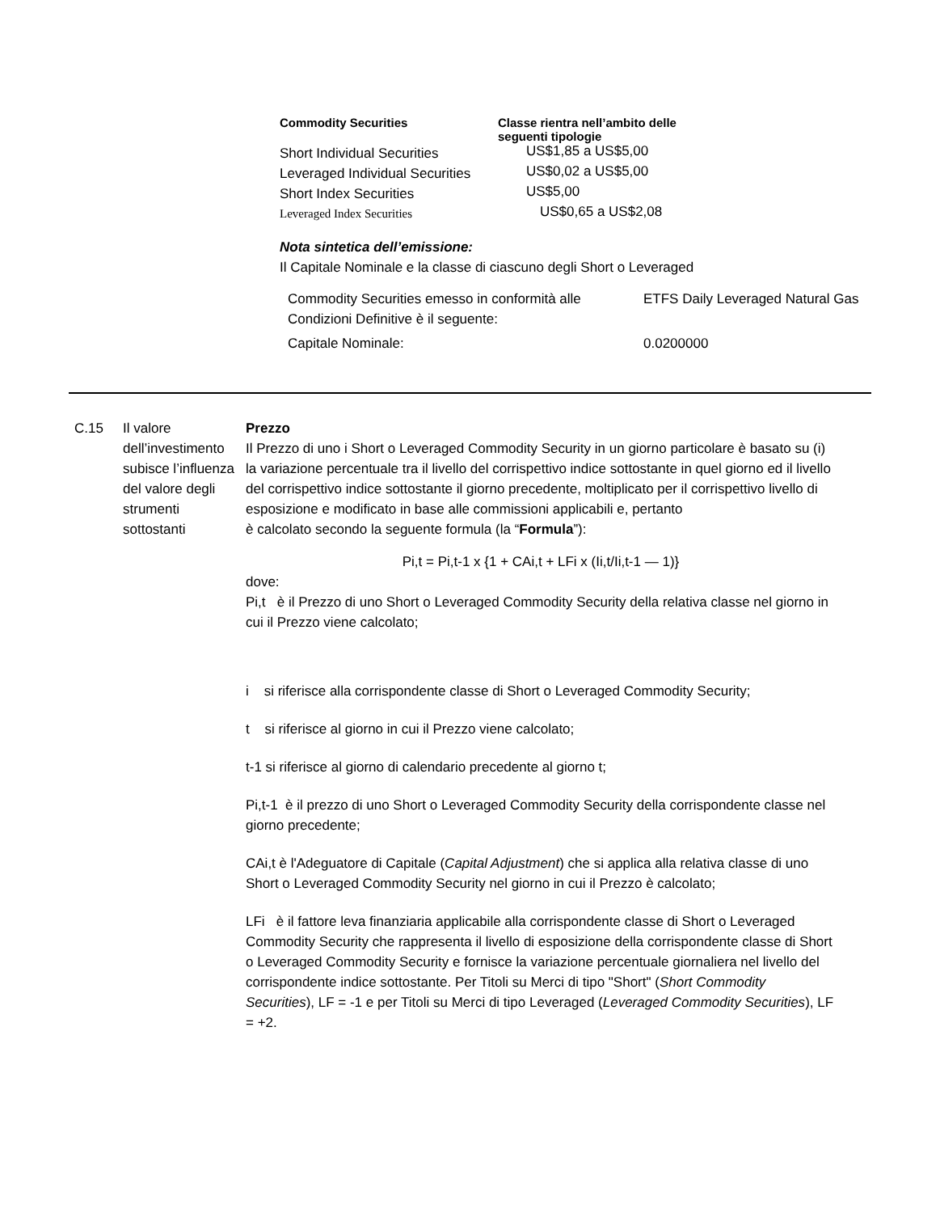| Commodity Securities | Classe rientra nell’ambito delle seguenti tipologie |
| --- | --- |
| Short Individual Securities | US$1,85 a US$5,00 |
| Leveraged Individual Securities | US$0,02 a US$5,00 |
| Short Index Securities | US$5,00 |
| Leveraged Index Securities | US$0,65 a US$2,08 |
Nota sintetica dell’emissione:
Il Capitale Nominale e la classe di ciascuno degli Short o Leveraged
| Commodity Securities emesso in conformità alle Condizioni Definitive è il seguente: | ETFS Daily Leveraged Natural Gas |
| Capitale Nominale: | 0.0200000 |
C.15 Il valore dell’investimento subisce l’influenza del valore degli strumenti sottostanti
Prezzo
Il Prezzo di uno i Short o Leveraged Commodity Security in un giorno particolare è basato su (i) la variazione percentuale tra il livello del corrispettivo indice sottostante in quel giorno ed il livello del corrispettivo indice sottostante il giorno precedente, moltiplicato per il corrispettivo livello di esposizione e modificato in base alle commissioni applicabili e, pertanto
è calcolato secondo la seguente formula (la “Formula”):
Pi,t = Pi,t-1 x {1 + CAi,t + LFi x (Ii,t/Ii,t-1 — 1)}
dove:
Pi,t è il Prezzo di uno Short o Leveraged Commodity Security della relativa classe nel giorno in cui il Prezzo viene calcolato;
i si riferisce alla corrispondente classe di Short o Leveraged Commodity Security;
t si riferisce al giorno in cui il Prezzo viene calcolato;
t-1 si riferisce al giorno di calendario precedente al giorno t;
Pi,t-1 è il prezzo di uno Short o Leveraged Commodity Security della corrispondente classe nel giorno precedente;
CAi,t è l'Adeguatore di Capitale (Capital Adjustment) che si applica alla relativa classe di uno Short o Leveraged Commodity Security nel giorno in cui il Prezzo è calcolato;
LFi è il fattore leva finanziaria applicabile alla corrispondente classe di Short o Leveraged Commodity Security che rappresenta il livello di esposizione della corrispondente classe di Short o Leveraged Commodity Security e fornisce la variazione percentuale giornaliera nel livello del corrispondente indice sottostante. Per Titoli su Merci di tipo "Short" (Short Commodity Securities), LF = -1 e per Titoli su Merci di tipo Leveraged (Leveraged Commodity Securities), LF = +2.